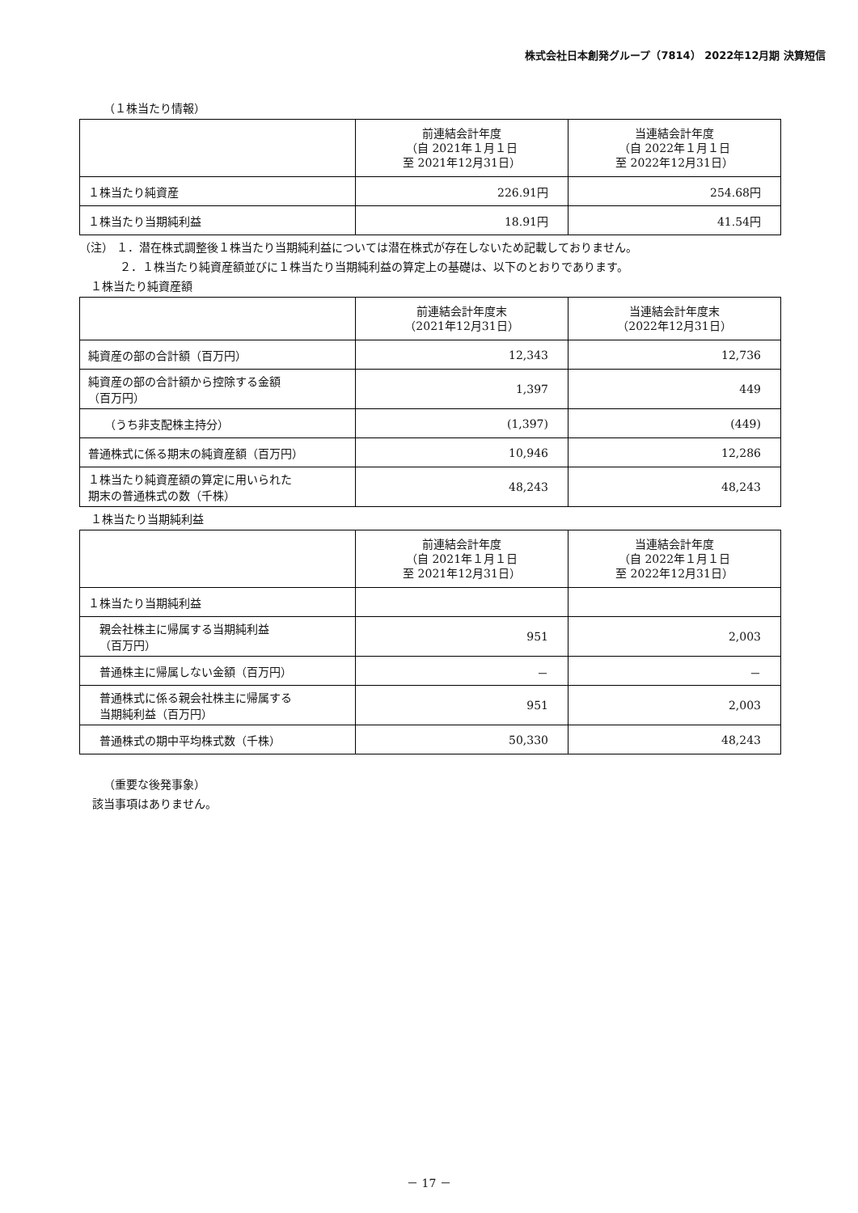株式会社日本創発グループ（7814） 2022年12月期 決算短信
（１株当たり情報）
| | 前連結会計年度 （自 2021年１月１日 至 2021年12月31日） | 当連結会計年度 （自 2022年１月１日 至 2022年12月31日） |
| --- | --- | --- |
| １株当たり純資産 | 226.91円 | 254.68円 |
| １株当たり当期純利益 | 18.91円 | 41.54円 |
（注） １．潜在株式調整後１株当たり当期純利益については潜在株式が存在しないため記載しておりません。
２．１株当たり純資産額並びに１株当たり当期純利益の算定上の基礎は、以下のとおりであります。
１株当たり純資産額
| | 前連結会計年度末 （2021年12月31日） | 当連結会計年度末 （2022年12月31日） |
| --- | --- | --- |
| 純資産の部の合計額（百万円） | 12,343 | 12,736 |
| 純資産の部の合計額から控除する金額 （百万円） | 1,397 | 449 |
| （うち非支配株主持分） | (1,397) | (449) |
| 普通株式に係る期末の純資産額（百万円） | 10,946 | 12,286 |
| １株当たり純資産額の算定に用いられた 期末の普通株式の数（千株） | 48,243 | 48,243 |
１株当たり当期純利益
| | 前連結会計年度 （自 2021年１月１日 至 2021年12月31日） | 当連結会計年度 （自 2022年１月１日 至 2022年12月31日） |
| --- | --- | --- |
| １株当たり当期純利益 | | |
| 親会社株主に帰属する当期純利益 （百万円） | 951 | 2,003 |
| 普通株主に帰属しない金額（百万円） | － | － |
| 普通株式に係る親会社株主に帰属する 当期純利益（百万円） | 951 | 2,003 |
| 普通株式の期中平均株式数（千株） | 50,330 | 48,243 |
（重要な後発事象）
該当事項はありません。
－ 17 －